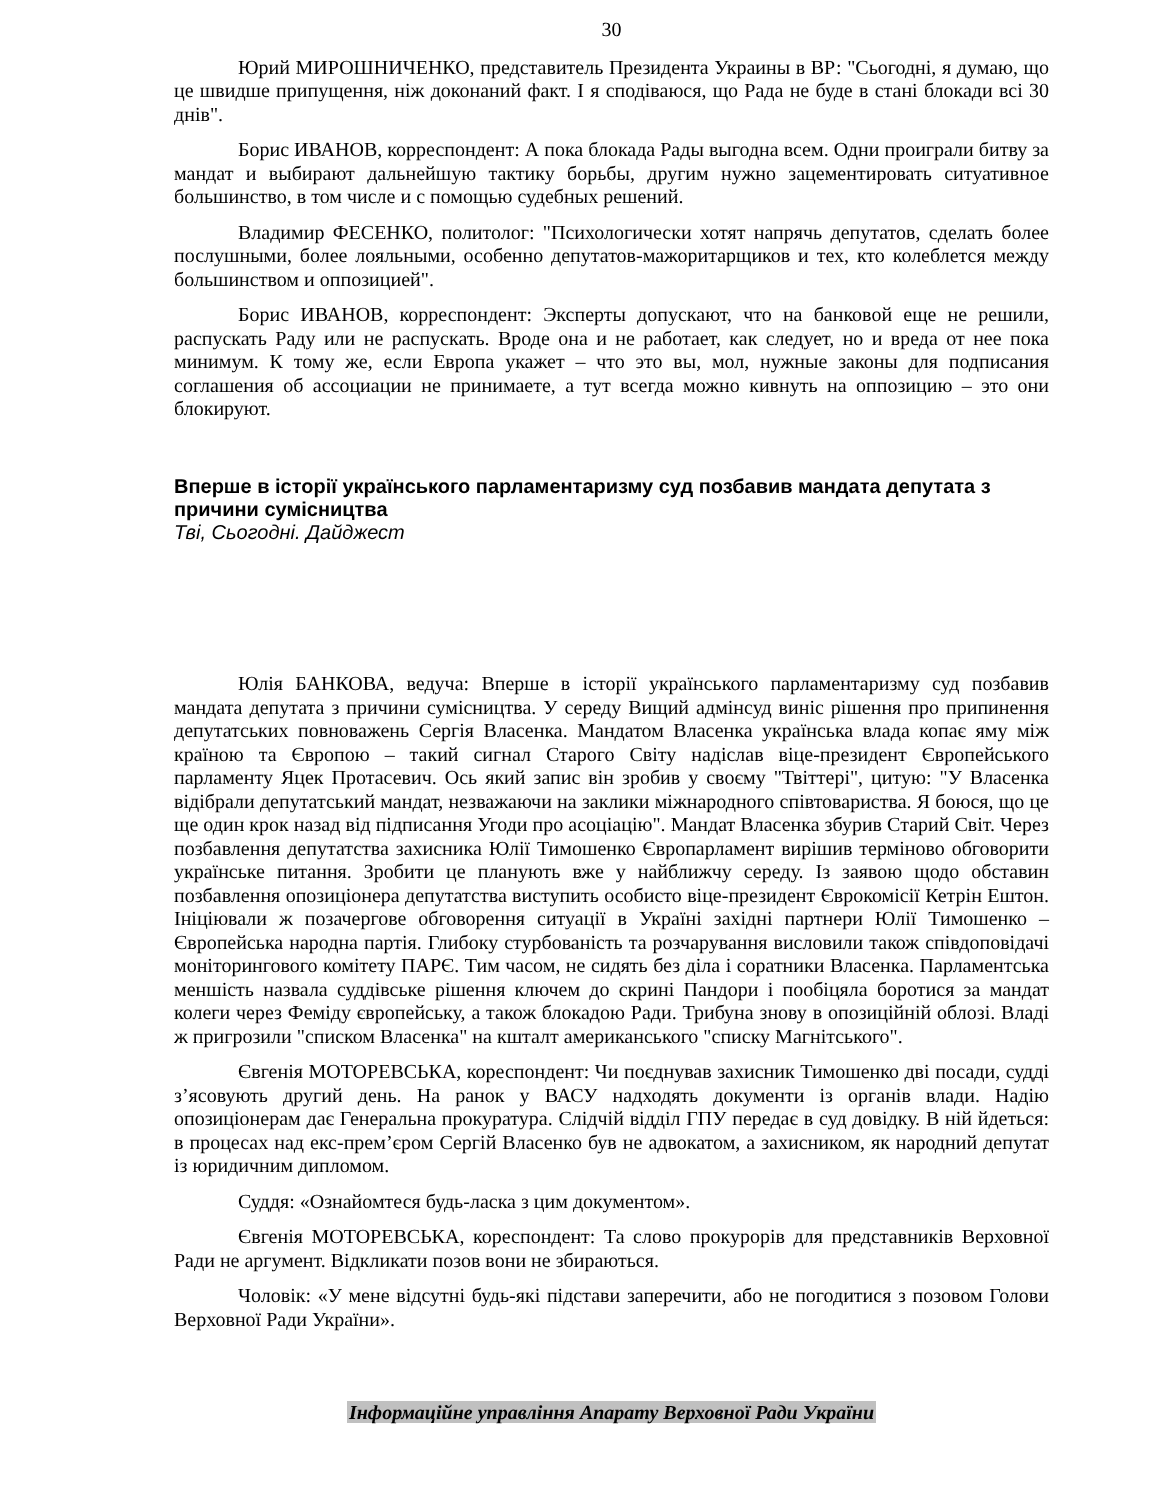30
Юрий МИРОШНИЧЕНКО, представитель Президента Украины в ВР: "Сьогодні, я думаю, що це швидше припущення, ніж доконаний факт. І я сподіваюся, що Рада не буде в стані блокади всі 30 днів".
Борис ИВАНОВ, корреспондент: А пока блокада Рады выгодна всем. Одни проиграли битву за мандат и выбирают дальнейшую тактику борьбы, другим нужно зацементировать ситуативное большинство, в том числе и с помощью судебных решений.
Владимир ФЕСЕНКО, политолог: "Психологически хотят напрячь депутатов, сделать более послушными, более лояльными, особенно депутатов-мажоритарщиков и тех, кто колеблется между большинством и оппозицией".
Борис ИВАНОВ, корреспондент: Эксперты допускают, что на банковой еще не решили, распускать Раду или не распускать. Вроде она и не работает, как следует, но и вреда от нее пока минимум. К тому же, если Европа укажет – что это вы, мол, нужные законы для подписания соглашения об ассоциации не принимаете, а тут всегда можно кивнуть на оппозицию – это они блокируют.
Вперше в історії українського парламентаризму суд позбавив мандата депутата з причини сумісництва
Тві, Сьогодні. Дайджест
Юлія БАНКОВА, ведуча: Вперше в історії українського парламентаризму суд позбавив мандата депутата з причини сумісництва. У середу Вищий адмінсуд виніс рішення про припинення депутатських повноважень Сергія Власенка. Мандатом Власенка українська влада копає яму між країною та Європою – такий сигнал Старого Світу надіслав віце-президент Європейського парламенту Яцек Протасевич. Ось який запис він зробив у своєму "Твіттері", цитую: "У Власенка відібрали депутатський мандат, незважаючи на заклики міжнародного співтовариства. Я боюся, що це ще один крок назад від підписання Угоди про асоціацію". Мандат Власенка збурив Старий Світ. Через позбавлення депутатства захисника Юлії Тимошенко Європарламент вирішив терміново обговорити українське питання. Зробити це планують вже у найближчу середу. Із заявою щодо обставин позбавлення опозиціонера депутатства виступить особисто віце-президент Єврокомісії Кетрін Ештон. Ініціювали ж позачергове обговорення ситуації в Україні західні партнери Юлії Тимошенко – Європейська народна партія. Глибоку стурбованість та розчарування висловили також співдоповідачі моніторингового комітету ПАРЄ. Тим часом, не сидять без діла і соратники Власенка. Парламентська меншість назвала суддівське рішення ключем до скрині Пандори і пообіцяла боротися за мандат колеги через Феміду європейську, а також блокадою Ради. Трибуна знову в опозиційній облозі. Владі ж пригрозили "списком Власенка" на кшталт американського "списку Магнітського".
Євгенія МОТОРЕВСЬКА, кореспондент: Чи поєднував захисник Тимошенко дві посади, судді з’ясовують другий день. На ранок у ВАСУ надходять документи із органів влади. Надію опозиціонерам дає Генеральна прокуратура. Слідчій відділ ГПУ передає в суд довідку. В ній йдеться: в процесах над екс-прем’єром Сергій Власенко був не адвокатом, а захисником, як народний депутат із юридичним дипломом.
Суддя: «Ознайомтеся будь-ласка з цим документом».
Євгенія МОТОРЕВСЬКА, кореспондент: Та слово прокурорів для представників Верховної Ради не аргумент. Відкликати позов вони не збираються.
Чоловік: «У мене відсутні будь-які підстави заперечити, або не погодитися з позовом Голови Верховної Ради України».
Інформаційне управління Апарату Верховної Ради України